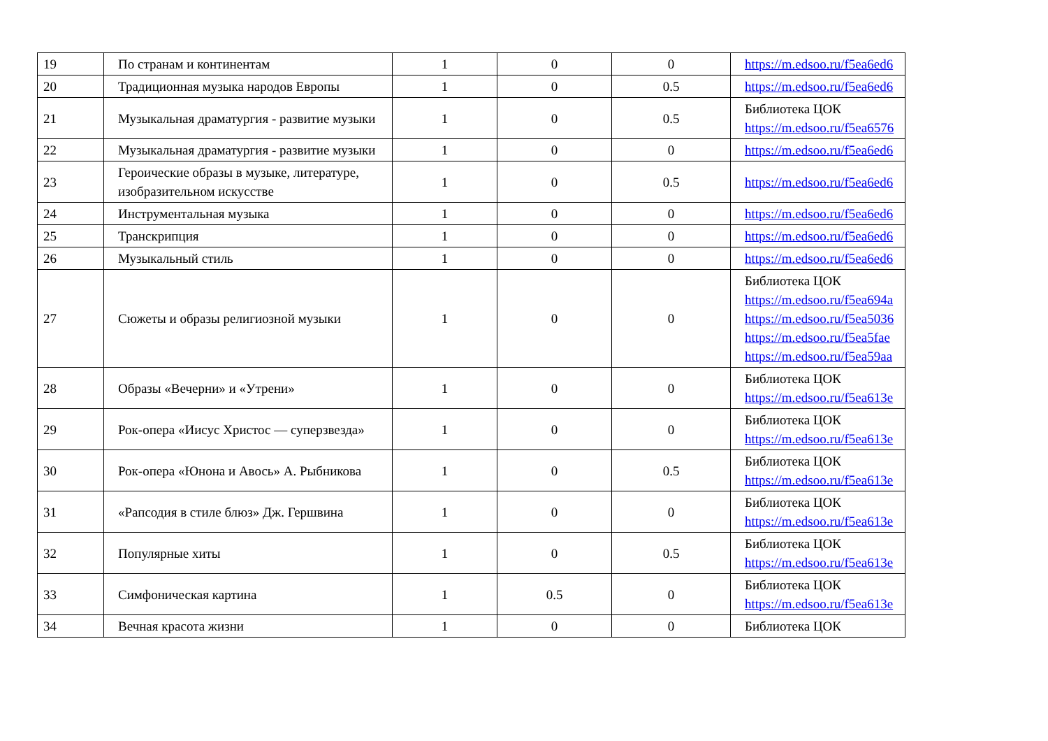| 19 | По странам и континентам | 1 | 0 | 0 | https://m.edsoo.ru/f5ea6ed6 |
| 20 | Традиционная музыка народов Европы | 1 | 0 | 0.5 | https://m.edsoo.ru/f5ea6ed6 |
| 21 | Музыкальная драматургия - развитие музыки | 1 | 0 | 0.5 | Библиотека ЦОК https://m.edsoo.ru/f5ea6576 |
| 22 | Музыкальная драматургия - развитие музыки | 1 | 0 | 0 | https://m.edsoo.ru/f5ea6ed6 |
| 23 | Героические образы в музыке, литературе, изобразительном искусстве | 1 | 0 | 0.5 | https://m.edsoo.ru/f5ea6ed6 |
| 24 | Инструментальная музыка | 1 | 0 | 0 | https://m.edsoo.ru/f5ea6ed6 |
| 25 | Транскрипция | 1 | 0 | 0 | https://m.edsoo.ru/f5ea6ed6 |
| 26 | Музыкальный стиль | 1 | 0 | 0 | https://m.edsoo.ru/f5ea6ed6 |
| 27 | Сюжеты и образы религиозной музыки | 1 | 0 | 0 | Библиотека ЦОК https://m.edsoo.ru/f5ea694a https://m.edsoo.ru/f5ea5036 https://m.edsoo.ru/f5ea5fae https://m.edsoo.ru/f5ea59aa |
| 28 | Образы «Вечерни» и «Утрени» | 1 | 0 | 0 | Библиотека ЦОК https://m.edsoo.ru/f5ea613e |
| 29 | Рок-опера «Иисус Христос — суперзвезда» | 1 | 0 | 0 | Библиотека ЦОК https://m.edsoo.ru/f5ea613e |
| 30 | Рок-опера «Юнона и Авось» А. Рыбникова | 1 | 0 | 0.5 | Библиотека ЦОК https://m.edsoo.ru/f5ea613e |
| 31 | «Рапсодия в стиле блюз» Дж. Гершвина | 1 | 0 | 0 | Библиотека ЦОК https://m.edsoo.ru/f5ea613e |
| 32 | Популярные хиты | 1 | 0 | 0.5 | Библиотека ЦОК https://m.edsoo.ru/f5ea613e |
| 33 | Симфоническая картина | 1 | 0.5 | 0 | Библиотека ЦОК https://m.edsoo.ru/f5ea613e |
| 34 | Вечная красота жизни | 1 | 0 | 0 | Библиотека ЦОК |